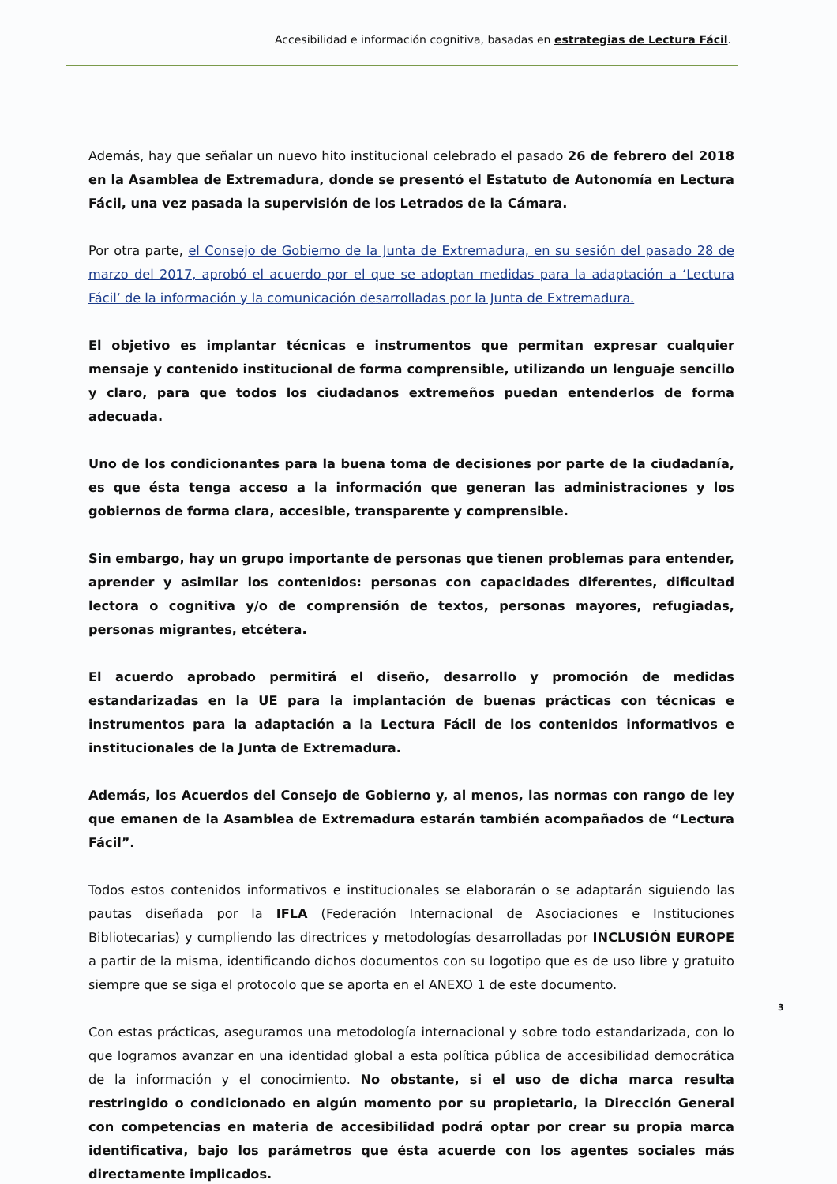Accesibilidad e información cognitiva, basadas en estrategias de Lectura Fácil.
Además, hay que señalar un nuevo hito institucional celebrado el pasado 26 de febrero del 2018 en la Asamblea de Extremadura, donde se presentó el Estatuto de Autonomía en Lectura Fácil, una vez pasada la supervisión de los Letrados de la Cámara.
Por otra parte, el Consejo de Gobierno de la Junta de Extremadura, en su sesión del pasado 28 de marzo del 2017, aprobó el acuerdo por el que se adoptan medidas para la adaptación a ‘Lectura Fácil’ de la información y la comunicación desarrolladas por la Junta de Extremadura.
El objetivo es implantar técnicas e instrumentos que permitan expresar cualquier mensaje y contenido institucional de forma comprensible, utilizando un lenguaje sencillo y claro, para que todos los ciudadanos extremeños puedan entenderlos de forma adecuada.
Uno de los condicionantes para la buena toma de decisiones por parte de la ciudadanía, es que ésta tenga acceso a la información que generan las administraciones y los gobiernos de forma clara, accesible, transparente y comprensible.
Sin embargo, hay un grupo importante de personas que tienen problemas para entender, aprender y asimilar los contenidos: personas con capacidades diferentes, dificultad lectora o cognitiva y/o de comprensión de textos, personas mayores, refugiadas, personas migrantes, etcétera.
El acuerdo aprobado permitirá el diseño, desarrollo y promoción de medidas estandarizadas en la UE para la implantación de buenas prácticas con técnicas e instrumentos para la adaptación a la Lectura Fácil de los contenidos informativos e institucionales de la Junta de Extremadura.
Además, los Acuerdos del Consejo de Gobierno y, al menos, las normas con rango de ley que emanen de la Asamblea de Extremadura estarán también acompañados de “Lectura Fácil”.
Todos estos contenidos informativos e institucionales se elaborarán o se adaptarán siguiendo las pautas diseñada por la IFLA (Federación Internacional de Asociaciones e Instituciones Bibliotecarias) y cumpliendo las directrices y metodologías desarrolladas por INCLUSIÓN EUROPE a partir de la misma, identificando dichos documentos con su logotipo que es de uso libre y gratuito siempre que se siga el protocolo que se aporta en el ANEXO 1 de este documento.
Con estas prácticas, aseguramos una metodología internacional y sobre todo estandarizada, con lo que logramos avanzar en una identidad global a esta política pública de accesibilidad democrática de la información y el conocimiento. No obstante, si el uso de dicha marca resulta restringido o condicionado en algún momento por su propietario, la Dirección General con competencias en materia de accesibilidad podrá optar por crear su propia marca identificativa, bajo los parámetros que ésta acuerde con los agentes sociales más directamente implicados.
3